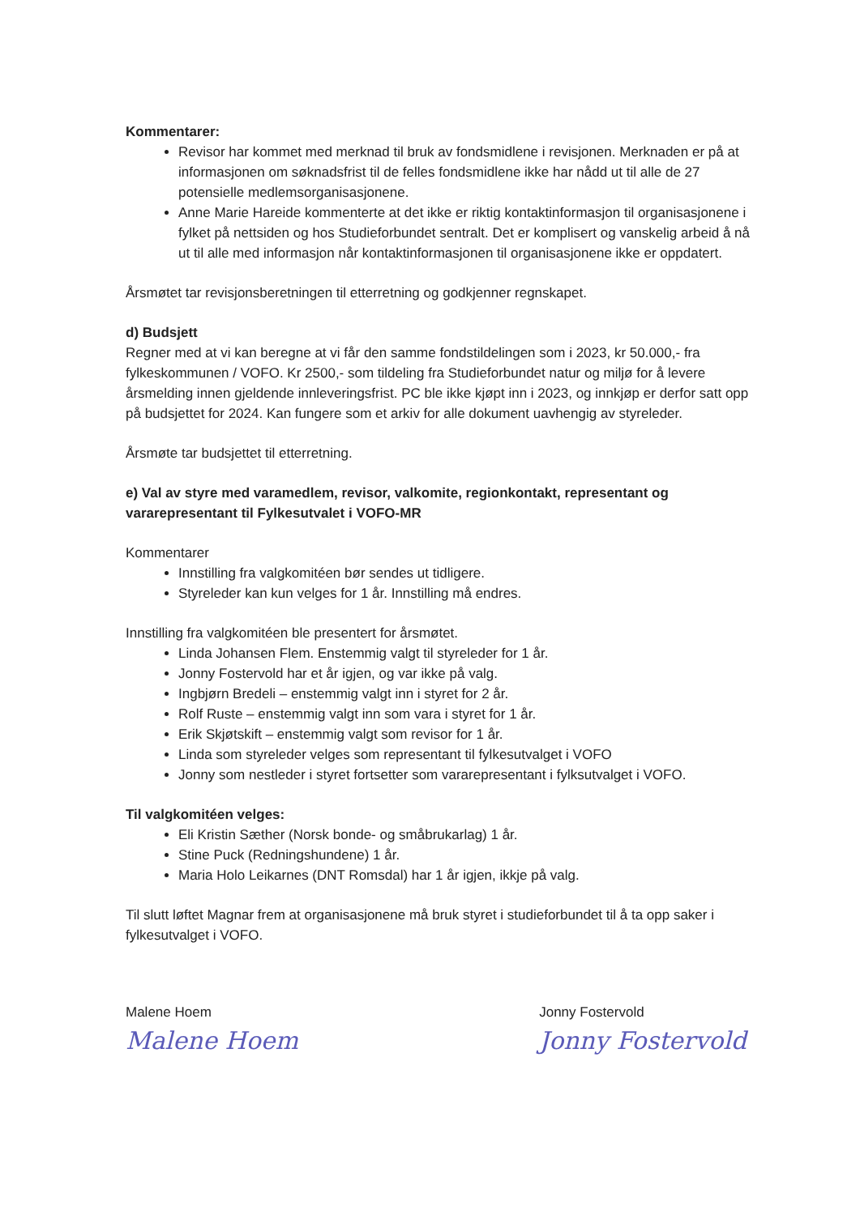Kommentarer:
Revisor har kommet med merknad til bruk av fondsmidlene i revisjonen. Merknaden er på at informasjonen om søknadsfrist til de felles fondsmidlene ikke har nådd ut til alle de 27 potensielle medlemsorganisasjonene.
Anne Marie Hareide kommenterte at det ikke er riktig kontaktinformasjon til organisasjonene i fylket på nettsiden og hos Studieforbundet sentralt. Det er komplisert og vanskelig arbeid å nå ut til alle med informasjon når kontaktinformasjonen til organisasjonene ikke er oppdatert.
Årsmøtet tar revisjonsberetningen til etterretning og godkjenner regnskapet.
d) Budsjett
Regner med at vi kan beregne at vi får den samme fondstildelingen som i 2023, kr 50.000,- fra fylkeskommunen / VOFO. Kr 2500,- som tildeling fra Studieforbundet natur og miljø for å levere årsmelding innen gjeldende innleveringsfrist. PC ble ikke kjøpt inn i 2023, og innkjøp er derfor satt opp på budsjettet for 2024. Kan fungere som et arkiv for alle dokument uavhengig av styreleder.
Årsmøte tar budsjettet til etterretning.
e) Val av styre med varamedlem, revisor, valkomite, regionkontakt, representant og vararepresentant til Fylkesutvalet i VOFO-MR
Kommentarer
Innstilling fra valgkomitéen bør sendes ut tidligere.
Styreleder kan kun velges for 1 år. Innstilling må endres.
Innstilling fra valgkomitéen ble presentert for årsmøtet.
Linda Johansen Flem. Enstemmig valgt til styreleder for 1 år.
Jonny Fostervold har et år igjen, og var ikke på valg.
Ingbjørn Bredeli – enstemmig valgt inn i styret for 2 år.
Rolf Ruste – enstemmig valgt inn som vara i styret for 1 år.
Erik Skjøtskift – enstemmig valgt som revisor for 1 år.
Linda som styreleder velges som representant til fylkesutvalget i VOFO
Jonny som nestleder i styret fortsetter som vararepresentant i fylksutvalget i VOFO.
Til valgkomitéen velges:
Eli Kristin Sæther (Norsk bonde- og småbrukarlag) 1 år.
Stine Puck (Redningshundene) 1 år.
Maria Holo Leikarnes (DNT Romsdal) har 1 år igjen, ikkje på valg.
Til slutt løftet Magnar frem at organisasjonene må bruk styret i studieforbundet til å ta opp saker i fylkesutvalget i VOFO.
Malene Hoem
Malene Hoem
Jonny Fostervold
Jonny Fostervold